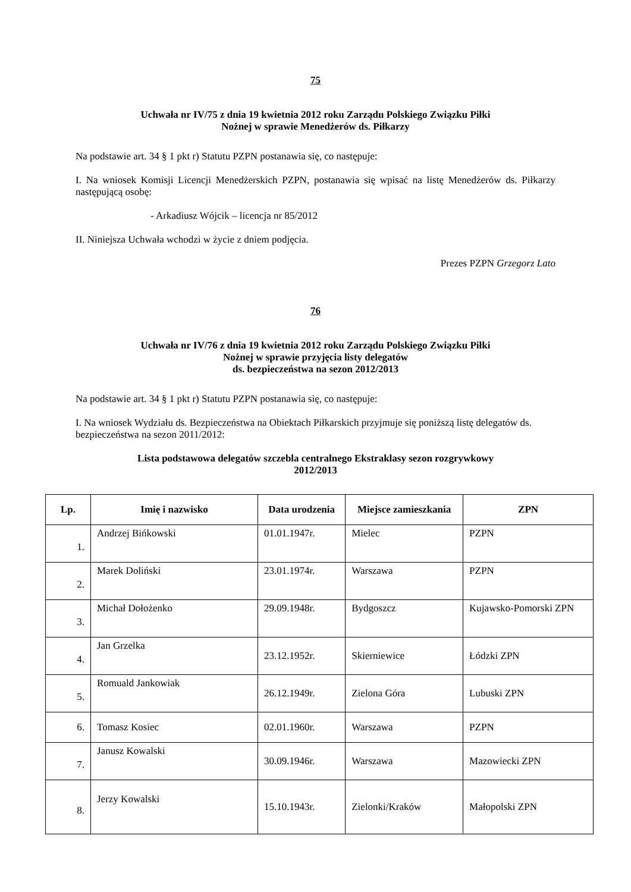75
Uchwała nr IV/75 z dnia 19 kwietnia 2012 roku Zarządu Polskiego Związku Piłki
Nożnej w sprawie Menedżerów ds. Piłkarzy
Na podstawie art. 34 § 1 pkt r) Statutu PZPN postanawia się, co następuje:
I. Na wniosek Komisji Licencji Menedżerskich PZPN, postanawia się wpisać na listę Menedżerów ds. Piłkarzy następującą osobę:
- Arkadiusz Wójcik – licencja nr 85/2012
II. Niniejsza Uchwała wchodzi w życie z dniem podjęcia.
Prezes PZPN Grzegorz Lato
76
Uchwała nr IV/76 z dnia 19 kwietnia 2012 roku Zarządu Polskiego Związku Piłki
Nożnej w sprawie przyjęcia listy delegatów
ds. bezpieczeństwa na sezon 2012/2013
Na podstawie art. 34 § 1 pkt r) Statutu PZPN postanawia się, co następuje:
I. Na wniosek Wydziału ds. Bezpieczeństwa na Obiektach Piłkarskich przyjmuje się poniższą listę delegatów ds. bezpieczeństwa na sezon 2011/2012:
Lista podstawowa delegatów szczebla centralnego Ekstraklasy sezon rozgrywkowy
2012/2013
| Lp. | Imię i nazwisko | Data urodzenia | Miejsce zamieszkania | ZPN |
| --- | --- | --- | --- | --- |
| 1. | Andrzej Bińkowski | 01.01.1947r. | Mielec | PZPN |
| 2. | Marek Doliński | 23.01.1974r. | Warszawa | PZPN |
| 3. | Michał Dołożenko | 29.09.1948r. | Bydgoszcz | Kujawsko-Pomorski ZPN |
| 4. | Jan Grzelka | 23.12.1952r. | Skierniewice | Łódzki ZPN |
| 5. | Romuald Jankowiak | 26.12.1949r. | Zielona Góra | Lubuski ZPN |
| 6. | Tomasz Kosiec | 02.01.1960r. | Warszawa | PZPN |
| 7. | Janusz Kowalski | 30.09.1946r. | Warszawa | Mazowiecki ZPN |
| 8. | Jerzy Kowalski | 15.10.1943r. | Zielonki/Kraków | Małopolski ZPN |